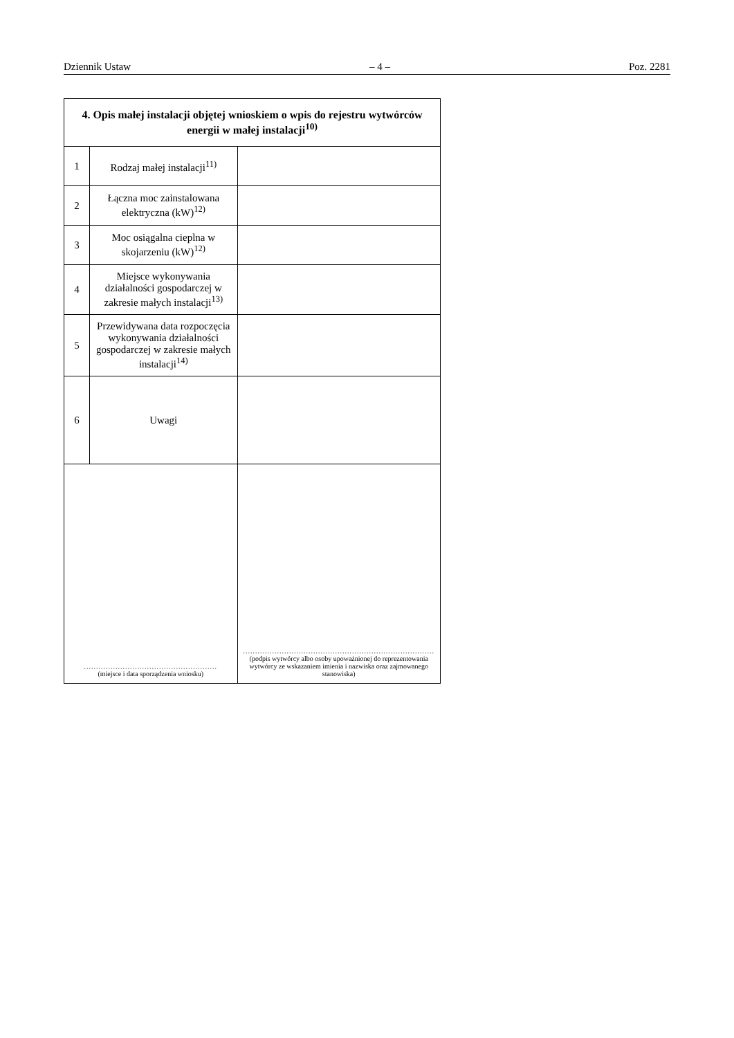Dziennik Ustaw – 4 – Poz. 2281
| 4. Opis małej instalacji objętej wnioskiem o wpis do rejestru wytwórców energii w małej instalacji<sup>10)</sup> | | |
| --- | --- | --- |
| 1 | Rodzaj małej instalacji<sup>11)</sup> | |
| 2 | Łączna moc zainstalowana elektryczna (kW)<sup>12)</sup> | |
| 3 | Moc osiągalna cieplna w skojarzeniu (kW)<sup>12)</sup> | |
| 4 | Miejsce wykonywania działalności gospodarczej w zakresie małych instalacji<sup>13)</sup> | |
| 5 | Przewidywana data rozpoczęcia wykonywania działalności gospodarczej w zakresie małych instalacji<sup>14)</sup> | |
| 6 | Uwagi | |
| ....................................................... (miejsce i data sporządzenia wniosku) | | ............................................................................... (podpis wytwórcy albo osoby upoważnionej do reprezentowania wytwórcy ze wskazaniem imienia i nazwiska oraz zajmowanego stanowiska) |